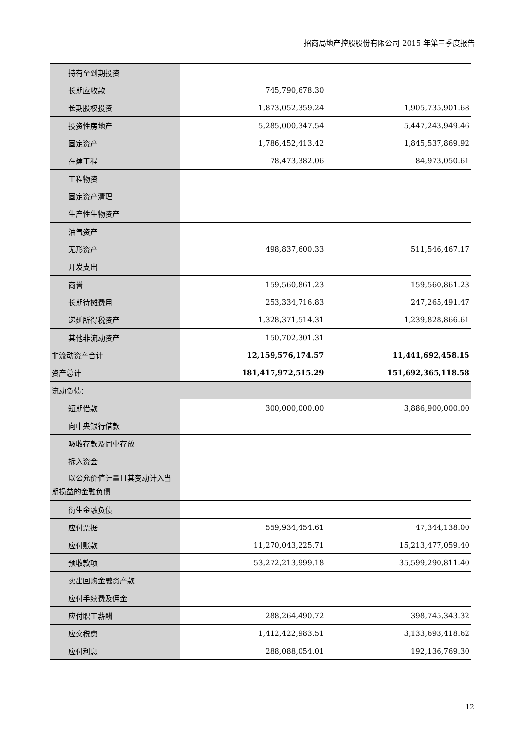招商局地产控股股份有限公司 2015 年第三季度报告
| 持有至到期投资 | | |
| 长期应收款 | 745,790,678.30 | |
| 长期股权投资 | 1,873,052,359.24 | 1,905,735,901.68 |
| 投资性房地产 | 5,285,000,347.54 | 5,447,243,949.46 |
| 固定资产 | 1,786,452,413.42 | 1,845,537,869.92 |
| 在建工程 | 78,473,382.06 | 84,973,050.61 |
| 工程物资 | | |
| 固定资产清理 | | |
| 生产性生物资产 | | |
| 油气资产 | | |
| 无形资产 | 498,837,600.33 | 511,546,467.17 |
| 开发支出 | | |
| 商誉 | 159,560,861.23 | 159,560,861.23 |
| 长期待摊费用 | 253,334,716.83 | 247,265,491.47 |
| 递延所得税资产 | 1,328,371,514.31 | 1,239,828,866.61 |
| 其他非流动资产 | 150,702,301.31 | |
| 非流动资产合计 | 12,159,576,174.57 | 11,441,692,458.15 |
| 资产总计 | 181,417,972,515.29 | 151,692,365,118.58 |
| 流动负债： | | |
| 短期借款 | 300,000,000.00 | 3,886,900,000.00 |
| 向中央银行借款 | | |
| 吸收存款及同业存放 | | |
| 拆入资金 | | |
| 以公允价值计量且其变动计入当 期损益的金融负债 | | |
| 衍生金融负债 | | |
| 应付票据 | 559,934,454.61 | 47,344,138.00 |
| 应付账款 | 11,270,043,225.71 | 15,213,477,059.40 |
| 预收款项 | 53,272,213,999.18 | 35,599,290,811.40 |
| 卖出回购金融资产款 | | |
| 应付手续费及佣金 | | |
| 应付职工薪酬 | 288,264,490.72 | 398,745,343.32 |
| 应交税费 | 1,412,422,983.51 | 3,133,693,418.62 |
| 应付利息 | 288,088,054.01 | 192,136,769.30 |
12